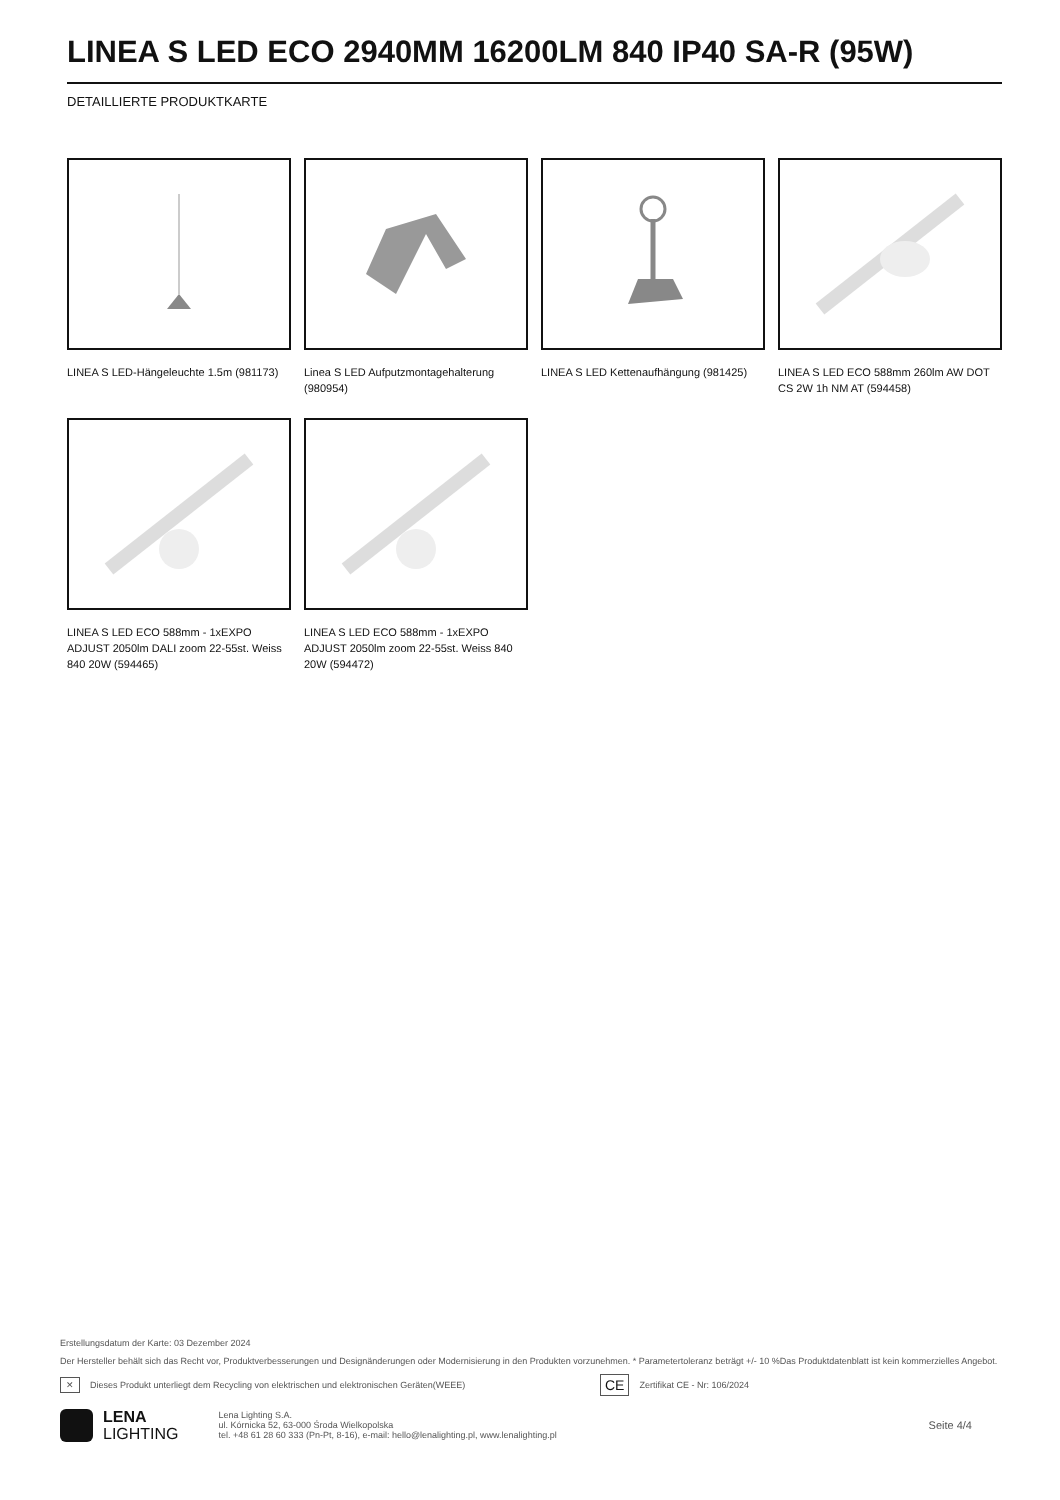LINEA S LED ECO 2940MM 16200LM 840 IP40 SA-R (95W)
DETAILLIERTE PRODUKTKARTE
LINEA S LED-Hängeleuchte 1.5m (981173)
Linea S LED Aufputzmontagehalterung (980954)
LINEA S LED Kettenaufhängung (981425)
LINEA S LED ECO 588mm 260lm AW DOT CS 2W 1h NM AT (594458)
LINEA S LED ECO 588mm - 1xEXPO ADJUST 2050lm DALI zoom 22-55st. Weiss 840 20W (594465)
LINEA S LED ECO 588mm - 1xEXPO ADJUST 2050lm zoom 22-55st. Weiss 840 20W (594472)
Erstellungsdatum der Karte: 03 Dezember 2024
Der Hersteller behält sich das Recht vor, Produktverbesserungen und Designänderungen oder Modernisierung in den Produkten vorzunehmen. * Parametertoleranz beträgt +/- 10 %Das Produktdatenblatt ist kein kommerzielles Angebot.
✕ Dieses Produkt unterliegt dem Recycling von elektrischen und elektronischen Geräten(WEEE) CE Zertifikat CE - Nr: 106/2024
LENA
LIGHTING
Lena Lighting S.A.
ul. Kórnicka 52, 63-000 Środa Wielkopolska
tel. +48 61 28 60 333 (Pn-Pt, 8-16), e-mail: hello@lenalighting.pl, www.lenalighting.pl
Seite 4/4